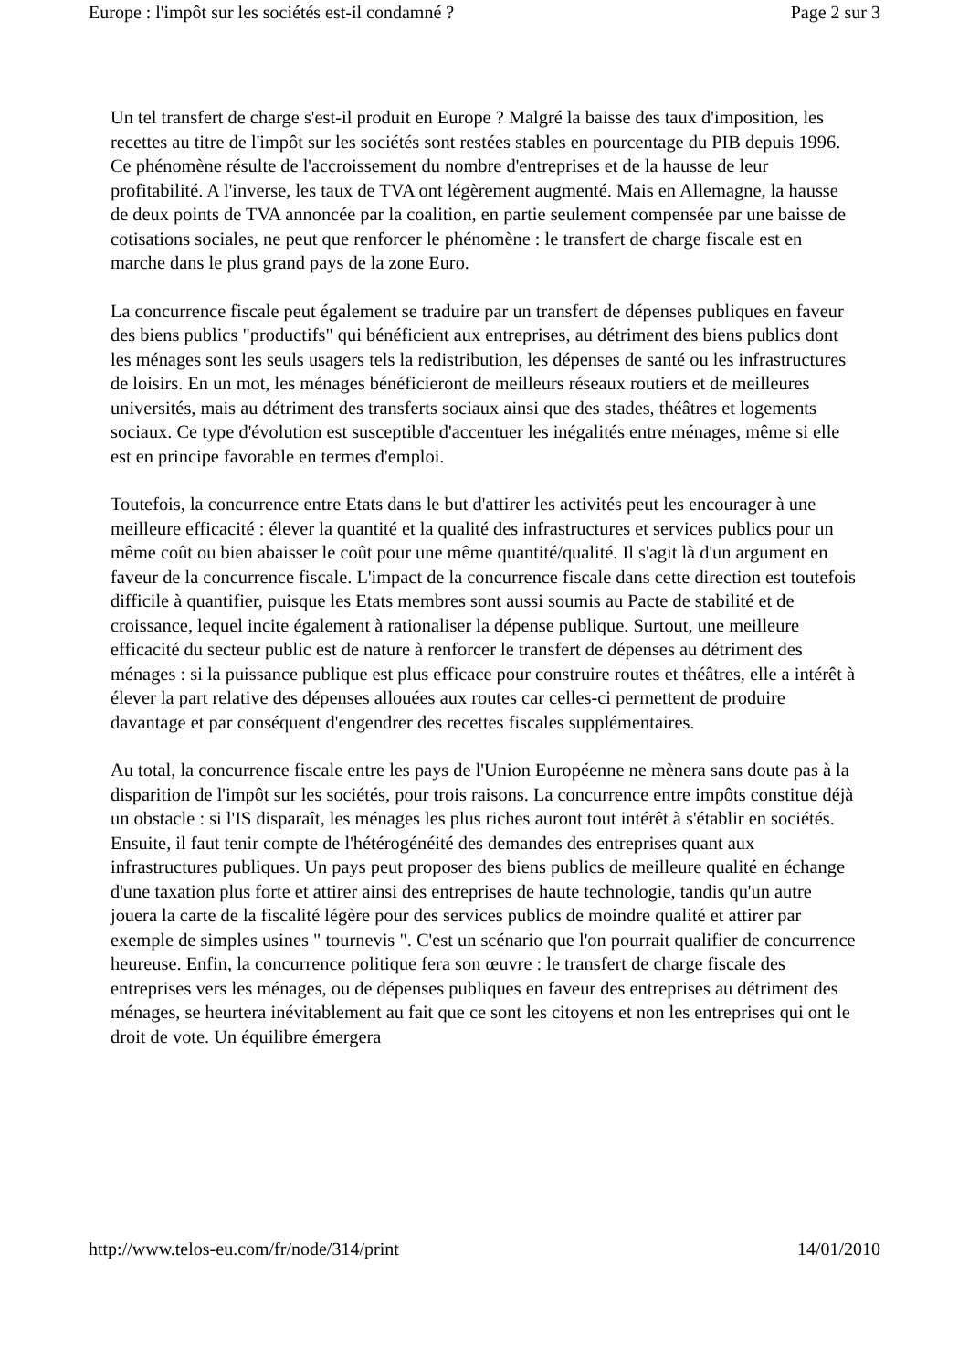Europe : l'impôt sur les sociétés est-il condamné ? Page 2 sur 3
Un tel transfert de charge s'est-il produit en Europe ? Malgré la baisse des taux d'imposition, les recettes au titre de l'impôt sur les sociétés sont restées stables en pourcentage du PIB depuis 1996. Ce phénomène résulte de l'accroissement du nombre d'entreprises et de la hausse de leur profitabilité. A l'inverse, les taux de TVA ont légèrement augmenté. Mais en Allemagne, la hausse de deux points de TVA annoncée par la coalition, en partie seulement compensée par une baisse de cotisations sociales, ne peut que renforcer le phénomène : le transfert de charge fiscale est en marche dans le plus grand pays de la zone Euro.
La concurrence fiscale peut également se traduire par un transfert de dépenses publiques en faveur des biens publics "productifs" qui bénéficient aux entreprises, au détriment des biens publics dont les ménages sont les seuls usagers tels la redistribution, les dépenses de santé ou les infrastructures de loisirs. En un mot, les ménages bénéficieront de meilleurs réseaux routiers et de meilleures universités, mais au détriment des transferts sociaux ainsi que des stades, théâtres et logements sociaux. Ce type d'évolution est susceptible d'accentuer les inégalités entre ménages, même si elle est en principe favorable en termes d'emploi.
Toutefois, la concurrence entre Etats dans le but d'attirer les activités peut les encourager à une meilleure efficacité : élever la quantité et la qualité des infrastructures et services publics pour un même coût ou bien abaisser le coût pour une même quantité/qualité. Il s'agit là d'un argument en faveur de la concurrence fiscale. L'impact de la concurrence fiscale dans cette direction est toutefois difficile à quantifier, puisque les Etats membres sont aussi soumis au Pacte de stabilité et de croissance, lequel incite également à rationaliser la dépense publique. Surtout, une meilleure efficacité du secteur public est de nature à renforcer le transfert de dépenses au détriment des ménages : si la puissance publique est plus efficace pour construire routes et théâtres, elle a intérêt à élever la part relative des dépenses allouées aux routes car celles-ci permettent de produire davantage et par conséquent d'engendrer des recettes fiscales supplémentaires.
Au total, la concurrence fiscale entre les pays de l'Union Européenne ne mènera sans doute pas à la disparition de l'impôt sur les sociétés, pour trois raisons. La concurrence entre impôts constitue déjà un obstacle : si l'IS disparaît, les ménages les plus riches auront tout intérêt à s'établir en sociétés. Ensuite, il faut tenir compte de l'hétérogénéité des demandes des entreprises quant aux infrastructures publiques. Un pays peut proposer des biens publics de meilleure qualité en échange d'une taxation plus forte et attirer ainsi des entreprises de haute technologie, tandis qu'un autre jouera la carte de la fiscalité légère pour des services publics de moindre qualité et attirer par exemple de simples usines " tournevis ". C'est un scénario que l'on pourrait qualifier de concurrence heureuse. Enfin, la concurrence politique fera son œuvre : le transfert de charge fiscale des entreprises vers les ménages, ou de dépenses publiques en faveur des entreprises au détriment des ménages, se heurtera inévitablement au fait que ce sont les citoyens et non les entreprises qui ont le droit de vote. Un équilibre émergera
http://www.telos-eu.com/fr/node/314/print 14/01/2010